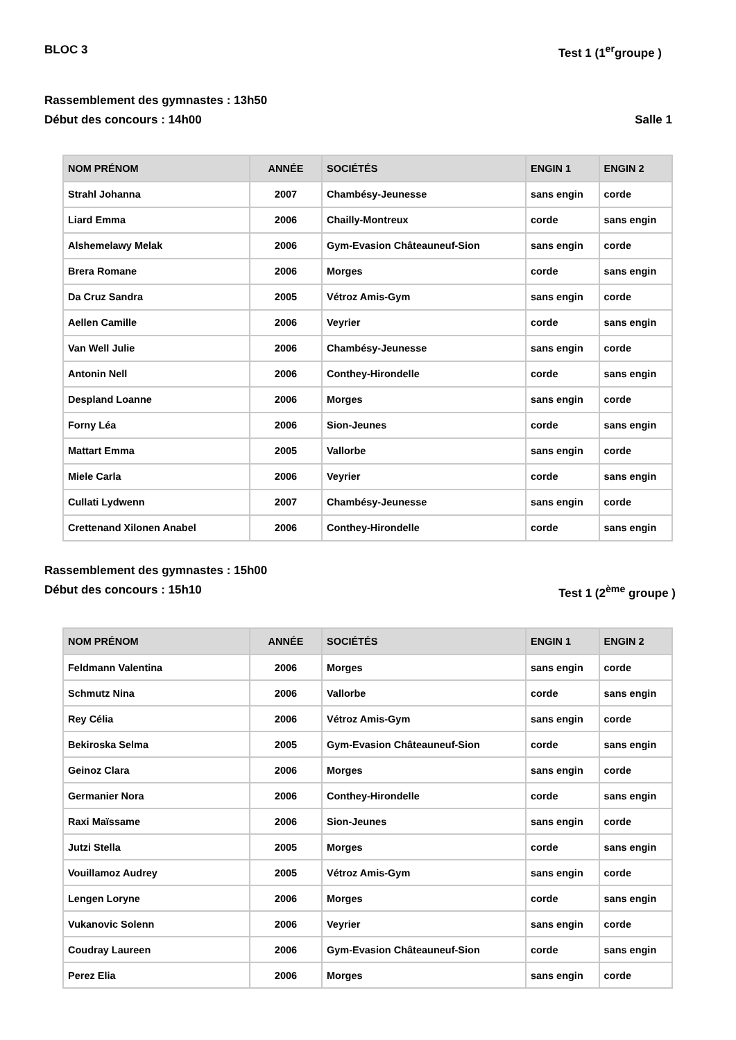BLOC 3 Test 1 (1<sup>er</sup>groupe )
Rassemblement des gymnastes : 13h50
Début des concours : 14h00 Salle 1
| NOM PRÉNOM | ANNÉE | SOCIÉTÉS | ENGIN 1 | ENGIN 2 |
| --- | --- | --- | --- | --- |
| Strahl Johanna | 2007 | Chambésy-Jeunesse | sans engin | corde |
| Liard Emma | 2006 | Chailly-Montreux | corde | sans engin |
| Alshemelawy Melak | 2006 | Gym-Evasion Châteauneuf-Sion | sans engin | corde |
| Brera Romane | 2006 | Morges | corde | sans engin |
| Da Cruz Sandra | 2005 | Vétroz Amis-Gym | sans engin | corde |
| Aellen Camille | 2006 | Veyrier | corde | sans engin |
| Van Well Julie | 2006 | Chambésy-Jeunesse | sans engin | corde |
| Antonin Nell | 2006 | Conthey-Hirondelle | corde | sans engin |
| Despland Loanne | 2006 | Morges | sans engin | corde |
| Forny Léa | 2006 | Sion-Jeunes | corde | sans engin |
| Mattart Emma | 2005 | Vallorbe | sans engin | corde |
| Miele Carla | 2006 | Veyrier | corde | sans engin |
| Cullati Lydwenn | 2007 | Chambésy-Jeunesse | sans engin | corde |
| Crettenand Xilonen Anabel | 2006 | Conthey-Hirondelle | corde | sans engin |
Rassemblement des gymnastes : 15h00
Début des concours : 15h10 Test 1 (2<sup>ème</sup> groupe )
| NOM PRÉNOM | ANNÉE | SOCIÉTÉS | ENGIN 1 | ENGIN 2 |
| --- | --- | --- | --- | --- |
| Feldmann Valentina | 2006 | Morges | sans engin | corde |
| Schmutz Nina | 2006 | Vallorbe | corde | sans engin |
| Rey Célia | 2006 | Vétroz Amis-Gym | sans engin | corde |
| Bekiroska Selma | 2005 | Gym-Evasion Châteauneuf-Sion | corde | sans engin |
| Geinoz Clara | 2006 | Morges | sans engin | corde |
| Germanier Nora | 2006 | Conthey-Hirondelle | corde | sans engin |
| Raxi Maïssame | 2006 | Sion-Jeunes | sans engin | corde |
| Jutzi Stella | 2005 | Morges | corde | sans engin |
| Vouillamoz Audrey | 2005 | Vétroz Amis-Gym | sans engin | corde |
| Lengen Loryne | 2006 | Morges | corde | sans engin |
| Vukanovic Solenn | 2006 | Veyrier | sans engin | corde |
| Coudray Laureen | 2006 | Gym-Evasion Châteauneuf-Sion | corde | sans engin |
| Perez Elia | 2006 | Morges | sans engin | corde |